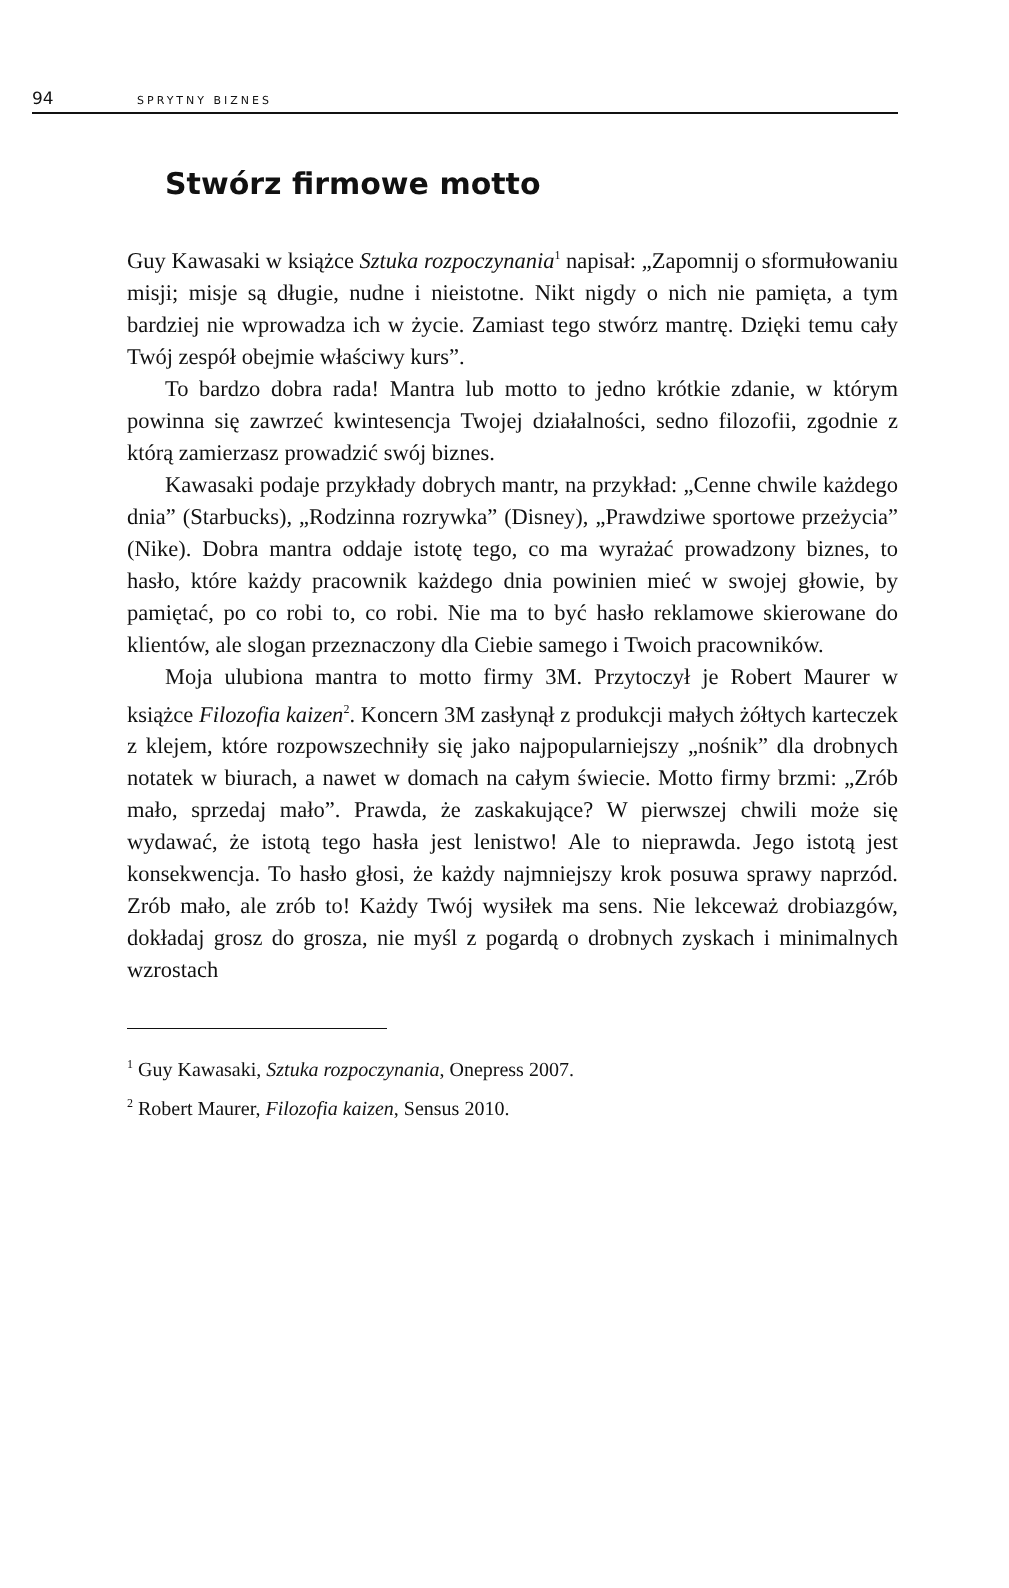94 SPRYTNY BIZNES
Stwórz firmowe motto
Guy Kawasaki w książce Sztuka rozpoczynania<sup>1</sup> napisał: „Zapomnij o sformułowaniu misji; misje są długie, nudne i nieistotne. Nikt nigdy o nich nie pamięta, a tym bardziej nie wprowadza ich w życie. Zamiast tego stwórz mantrę. Dzięki temu cały Twój zespół obejmie właściwy kurs”.
To bardzo dobra rada! Mantra lub motto to jedno krótkie zdanie, w którym powinna się zawrzeć kwintesencja Twojej działalności, sedno filozofii, zgodnie z którą zamierzasz prowadzić swój biznes.
Kawasaki podaje przykłady dobrych mantr, na przykład: „Cenne chwile każdego dnia” (Starbucks), „Rodzinna rozrywka” (Disney), „Prawdziwe sportowe przeżycia” (Nike). Dobra mantra oddaje istotę tego, co ma wyrażać prowadzony biznes, to hasło, które każdy pracownik każdego dnia powinien mieć w swojej głowie, by pamiętać, po co robi to, co robi. Nie ma to być hasło reklamowe skierowane do klientów, ale slogan przeznaczony dla Ciebie samego i Twoich pracowników.
Moja ulubiona mantra to motto firmy 3M. Przytoczył je Robert Maurer w książce Filozofia kaizen<sup>2</sup>. Koncern 3M zasłynął z produkcji małych żółtych karteczek z klejem, które rozpowszechniły się jako najpopularniejszy „nośnik” dla drobnych notatek w biurach, a nawet w domach na całym świecie. Motto firmy brzmi: „Zrób mało, sprzedaj mało”. Prawda, że zaskakujące? W pierwszej chwili może się wydawać, że istotą tego hasła jest lenistwo! Ale to nieprawda. Jego istotą jest konsekwencja. To hasło głosi, że każdy najmniejszy krok posuwa sprawy naprzód. Zrób mało, ale zrób to! Każdy Twój wysiłek ma sens. Nie lekceważ drobiazgów, dokładaj grosz do grosza, nie myśl z pogardą o drobnych zyskach i minimalnych wzrostach
<sup>1</sup> Guy Kawasaki, Sztuka rozpoczynania, Onepress 2007.
<sup>2</sup> Robert Maurer, Filozofia kaizen, Sensus 2010.